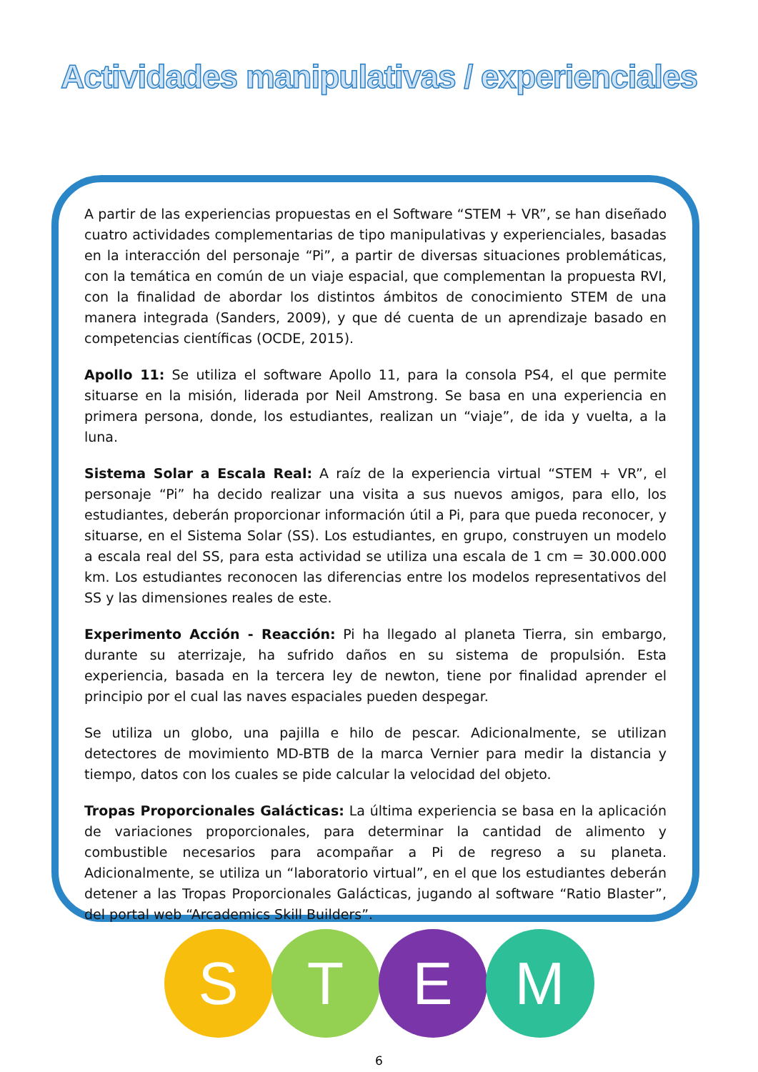Actividades manipulativas / experienciales
A partir de las experiencias propuestas en el Software “STEM + VR”, se han diseñado cuatro actividades complementarias de tipo manipulativas y experienciales, basadas en la interacción del personaje “Pi”, a partir de diversas situaciones problemáticas, con la temática en común de un viaje espacial, que complementan la propuesta RVI, con la finalidad de abordar los distintos ámbitos de conocimiento STEM de una manera integrada (Sanders, 2009), y que dé cuenta de un aprendizaje basado en competencias científicas (OCDE, 2015).
Apollo 11: Se utiliza el software Apollo 11, para la consola PS4, el que permite situarse en la misión, liderada por Neil Amstrong. Se basa en una experiencia en primera persona, donde, los estudiantes, realizan un “viaje”, de ida y vuelta, a la luna.
Sistema Solar a Escala Real: A raíz de la experiencia virtual “STEM + VR”, el personaje “Pi” ha decido realizar una visita a sus nuevos amigos, para ello, los estudiantes, deberán proporcionar información útil a Pi, para que pueda reconocer, y situarse, en el Sistema Solar (SS). Los estudiantes, en grupo, construyen un modelo a escala real del SS, para esta actividad se utiliza una escala de 1 cm = 30.000.000 km. Los estudiantes reconocen las diferencias entre los modelos representativos del SS y las dimensiones reales de este.
Experimento Acción - Reacción: Pi ha llegado al planeta Tierra, sin embargo, durante su aterrizaje, ha sufrido daños en su sistema de propulsión. Esta experiencia, basada en la tercera ley de newton, tiene por finalidad aprender el principio por el cual las naves espaciales pueden despegar.
Se utiliza un globo, una pajilla e hilo de pescar. Adicionalmente, se utilizan detectores de movimiento MD-BTB de la marca Vernier para medir la distancia y tiempo, datos con los cuales se pide calcular la velocidad del objeto.
Tropas Proporcionales Galácticas: La última experiencia se basa en la aplicación de variaciones proporcionales, para determinar la cantidad de alimento y combustible necesarios para acompañar a Pi de regreso a su planeta. Adicionalmente, se utiliza un “laboratorio virtual”, en el que los estudiantes deberán detener a las Tropas Proporcionales Galácticas, jugando al software “Ratio Blaster”, del portal web “Arcademics Skill Builders”.
S T E M
6